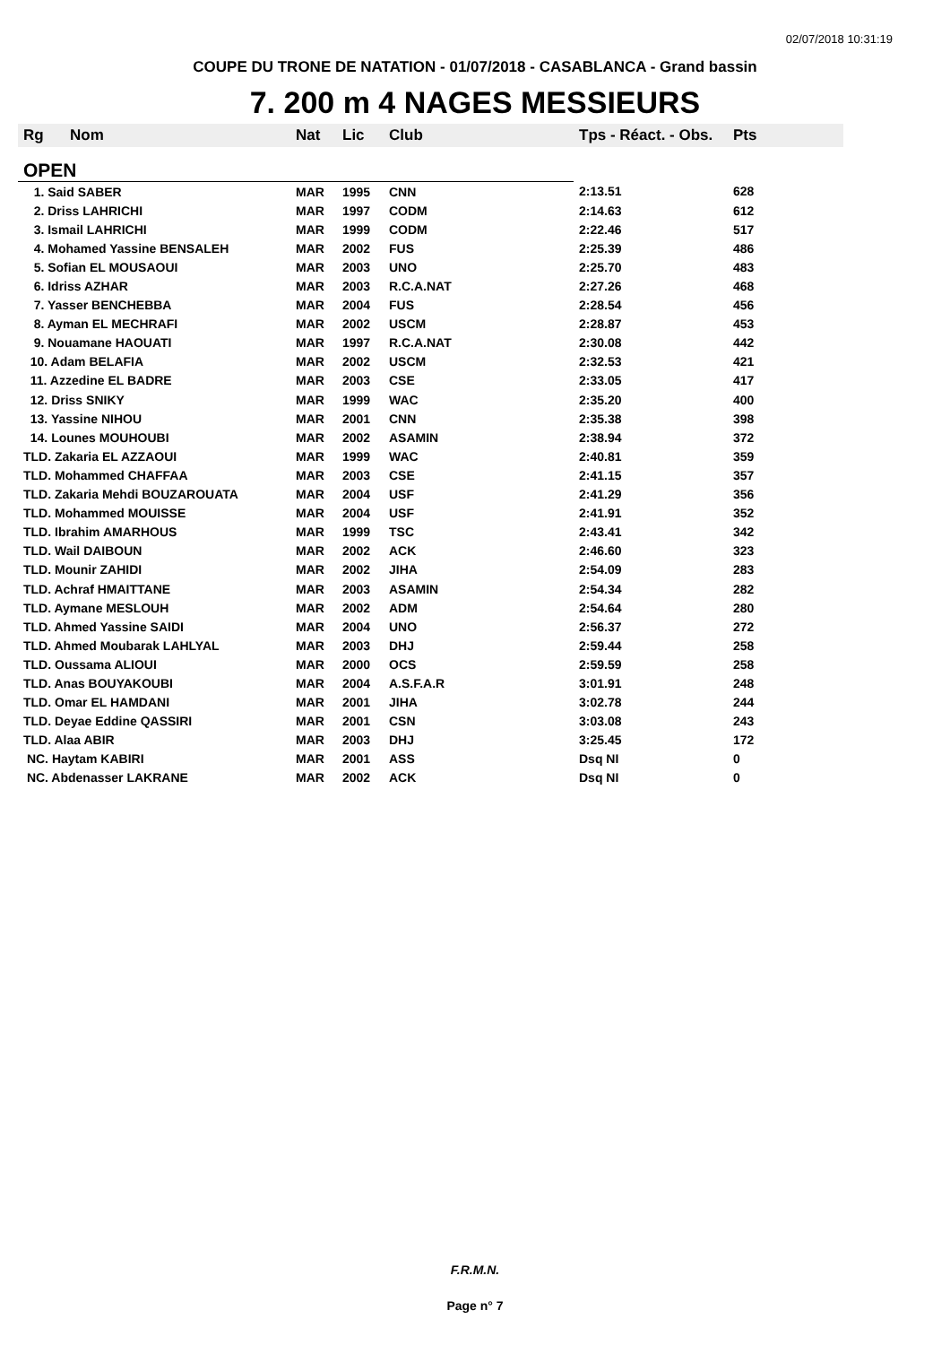02/07/2018 10:31:19
COUPE DU TRONE DE NATATION - 01/07/2018 - CASABLANCA - Grand bassin
7. 200 m 4 NAGES MESSIEURS
| Rg | Nom | Nat | Lic | Club | Tps - Réact. - Obs. | Pts |
| --- | --- | --- | --- | --- | --- | --- |
| OPEN | | | | | | |
| 1. Said SABER | | MAR | 1995 | CNN | 2:13.51 | 628 |
| 2. Driss LAHRICHI | | MAR | 1997 | CODM | 2:14.63 | 612 |
| 3. Ismail LAHRICHI | | MAR | 1999 | CODM | 2:22.46 | 517 |
| 4. Mohamed Yassine BENSALEH | | MAR | 2002 | FUS | 2:25.39 | 486 |
| 5. Sofian EL MOUSAOUI | | MAR | 2003 | UNO | 2:25.70 | 483 |
| 6. Idriss AZHAR | | MAR | 2003 | R.C.A.NAT | 2:27.26 | 468 |
| 7. Yasser BENCHEBBA | | MAR | 2004 | FUS | 2:28.54 | 456 |
| 8. Ayman EL MECHRAFI | | MAR | 2002 | USCM | 2:28.87 | 453 |
| 9. Nouamane HAOUATI | | MAR | 1997 | R.C.A.NAT | 2:30.08 | 442 |
| 10. Adam BELAFIA | | MAR | 2002 | USCM | 2:32.53 | 421 |
| 11. Azzedine EL BADRE | | MAR | 2003 | CSE | 2:33.05 | 417 |
| 12. Driss SNIKY | | MAR | 1999 | WAC | 2:35.20 | 400 |
| 13. Yassine NIHOU | | MAR | 2001 | CNN | 2:35.38 | 398 |
| 14. Lounes MOUHOUBI | | MAR | 2002 | ASAMIN | 2:38.94 | 372 |
| TLD. Zakaria EL AZZAOUI | | MAR | 1999 | WAC | 2:40.81 | 359 |
| TLD. Mohammed CHAFFAA | | MAR | 2003 | CSE | 2:41.15 | 357 |
| TLD. Zakaria Mehdi BOUZAROUATA | | MAR | 2004 | USF | 2:41.29 | 356 |
| TLD. Mohammed MOUISSE | | MAR | 2004 | USF | 2:41.91 | 352 |
| TLD. Ibrahim AMARHOUS | | MAR | 1999 | TSC | 2:43.41 | 342 |
| TLD. Wail DAIBOUN | | MAR | 2002 | ACK | 2:46.60 | 323 |
| TLD. Mounir ZAHIDI | | MAR | 2002 | JIHA | 2:54.09 | 283 |
| TLD. Achraf HMAITTANE | | MAR | 2003 | ASAMIN | 2:54.34 | 282 |
| TLD. Aymane MESLOUH | | MAR | 2002 | ADM | 2:54.64 | 280 |
| TLD. Ahmed Yassine SAIDI | | MAR | 2004 | UNO | 2:56.37 | 272 |
| TLD. Ahmed Moubarak LAHLYAL | | MAR | 2003 | DHJ | 2:59.44 | 258 |
| TLD. Oussama ALIOUI | | MAR | 2000 | OCS | 2:59.59 | 258 |
| TLD. Anas BOUYAKOUBI | | MAR | 2004 | A.S.F.A.R | 3:01.91 | 248 |
| TLD. Omar EL HAMDANI | | MAR | 2001 | JIHA | 3:02.78 | 244 |
| TLD. Deyae Eddine QASSIRI | | MAR | 2001 | CSN | 3:03.08 | 243 |
| TLD. Alaa ABIR | | MAR | 2003 | DHJ | 3:25.45 | 172 |
| NC. Haytam KABIRI | | MAR | 2001 | ASS | Dsq NI | 0 |
| NC. Abdenasser LAKRANE | | MAR | 2002 | ACK | Dsq NI | 0 |
F.R.M.N.
Page n° 7